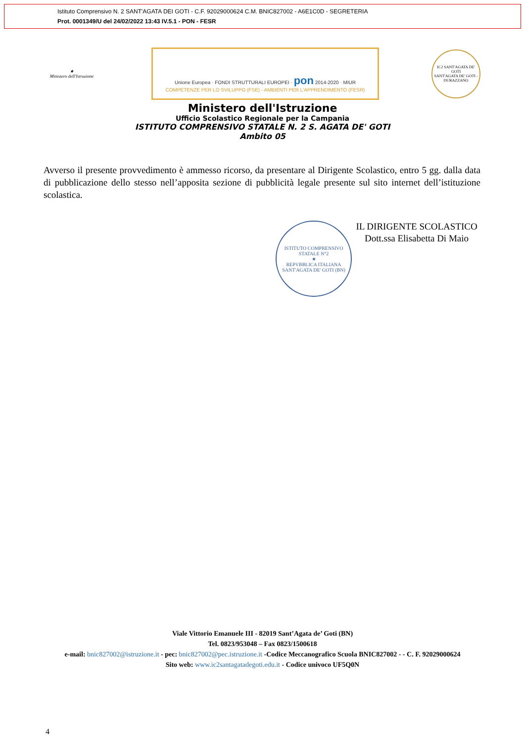Istituto Comprensivo N. 2 SANT'AGATA DEI GOTI - C.F. 92029000624 C.M. BNIC827002 - A6E1C0D - SEGRETERIA
Prot. 0001349/U del 24/02/2022 13:43 IV.5.1 - PON - FESR
★
Ministero dell'Istruzione
Unione Europea · FONDI STRUTTURALI EUROPEI · pon 2014-2020 · MIUR
COMPETENZE PER LO SVILUPPO (FSE) - AMBIENTI PER L'APPRENDIMENTO (FESR)
IC2 SANT'AGATA DE' GOTI
SANT'AGATA DE' GOTI - DURAZZANO
Ministero dell'Istruzione
Ufficio Scolastico Regionale per la Campania
ISTITUTO COMPRENSIVO STATALE N. 2 S. AGATA DE' GOTI
Ambito 05
Avverso il presente provvedimento è ammesso ricorso, da presentare al Dirigente Scolastico, entro 5 gg. dalla data di pubblicazione dello stesso nell’apposita sezione di pubblicità legale presente sul sito internet dell’istituzione scolastica.
ISTITUTO COMPRENSIVO STATALE N°2
★
REPVBBLICA ITALIANA
SANT'AGATA DE' GOTI (BN)
IL DIRIGENTE SCOLASTICO
Dott.ssa Elisabetta Di Maio
Viale Vittorio Emanuele III - 82019 Sant’Agata de’ Goti (BN)
Tel. 0823/953048 – Fax 0823/1500618
e-mail: bnic827002@istruzione.it - pec: bnic827002@pec.istruzione.it -Codice Meccanografico Scuola BNIC827002 - - C. F. 92029000624
Sito web: www.ic2santagatadegoti.edu.it - Codice univoco UF5Q0N
4